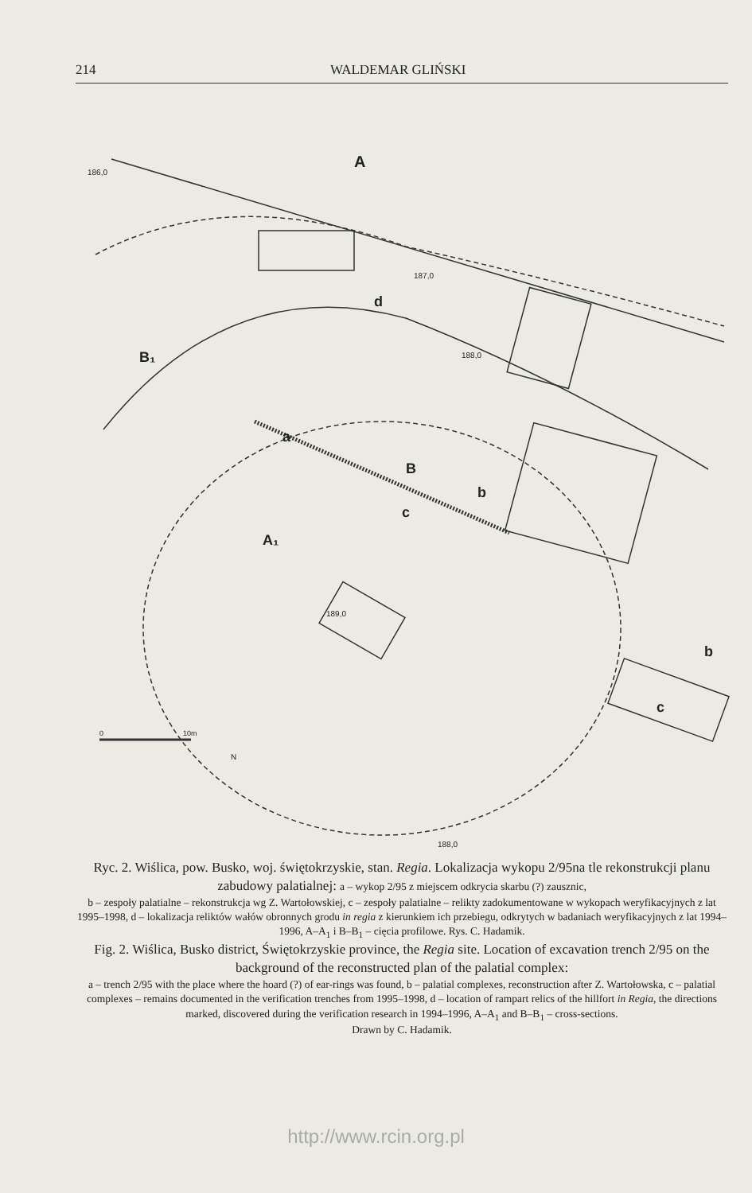214 WALDEMAR GLIŃSKI
A
B₁
a
B
b
c
d
A₁
b
c
186,0
187,0
188,0
189,0
188,0
0
10m
N
Ryc. 2. Wiślica, pow. Busko, woj. świętokrzyskie, stan. Regia. Lokalizacja wykopu 2/95na tle rekonstrukcji planu zabudowy palatialnej: a – wykop 2/95 z miejscem odkrycia skarbu (?) zausznic,
b – zespoły palatialne – rekonstrukcja wg Z. Wartołowskiej, c – zespoły palatialne – relikty zadokumentowane w wykopach weryfikacyjnych z lat 1995–1998, d – lokalizacja reliktów wałów obronnych grodu in regia z kierunkiem ich przebiegu, odkrytych w badaniach weryfikacyjnych z lat 1994–1996, A–A<sub>1</sub> i B–B<sub>1</sub> – cięcia profilowe. Rys. C. Hadamik.
Fig. 2. Wiślica, Busko district, Świętokrzyskie province, the Regia site. Location of excavation trench 2/95 on the background of the reconstructed plan of the palatial complex:
a – trench 2/95 with the place where the hoard (?) of ear-rings was found, b – palatial complexes, reconstruction after Z. Wartołowska, c – palatial complexes – remains documented in the verification trenches from 1995–1998, d – location of rampart relics of the hillfort in Regia, the directions marked, discovered during the verification research in 1994–1996, A–A<sub>1</sub> and B–B<sub>1</sub> – cross-sections.
Drawn by C. Hadamik.
http://www.rcin.org.pl